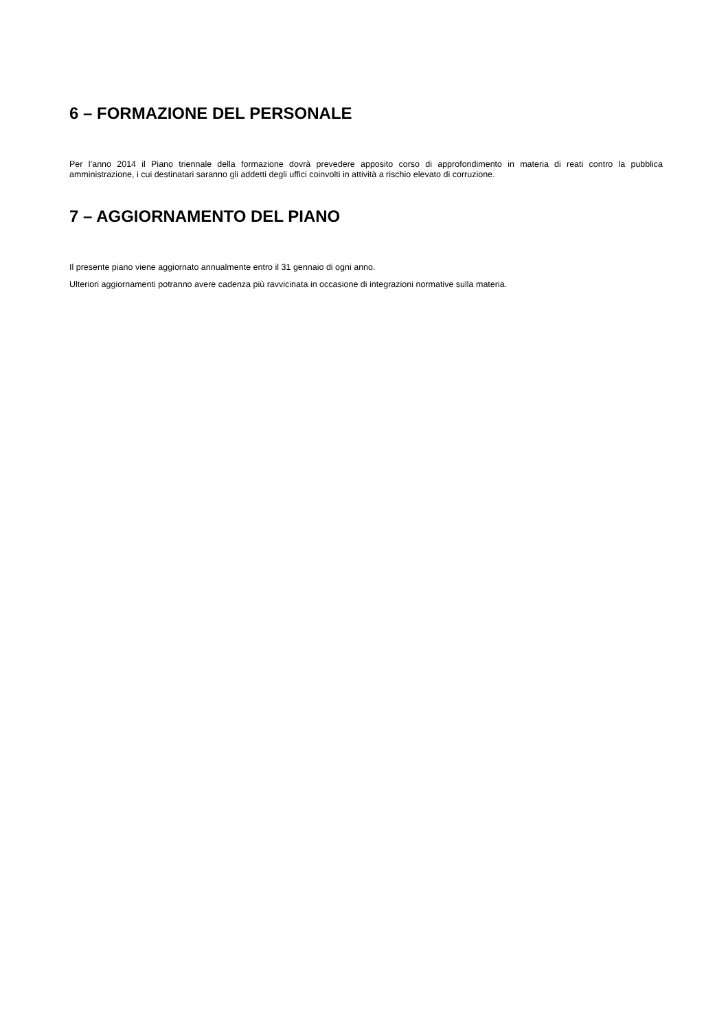6 – FORMAZIONE DEL PERSONALE
Per l’anno 2014 il Piano triennale della formazione dovrà prevedere apposito corso di approfondimento in materia di reati contro la pubblica amministrazione, i cui destinatari saranno gli addetti degli uffici coinvolti in attività a rischio elevato di corruzione.
7 – AGGIORNAMENTO DEL PIANO
Il presente piano viene aggiornato annualmente entro il 31 gennaio di ogni anno.
Ulteriori aggiornamenti potranno avere cadenza più ravvicinata in occasione di integrazioni normative sulla materia.